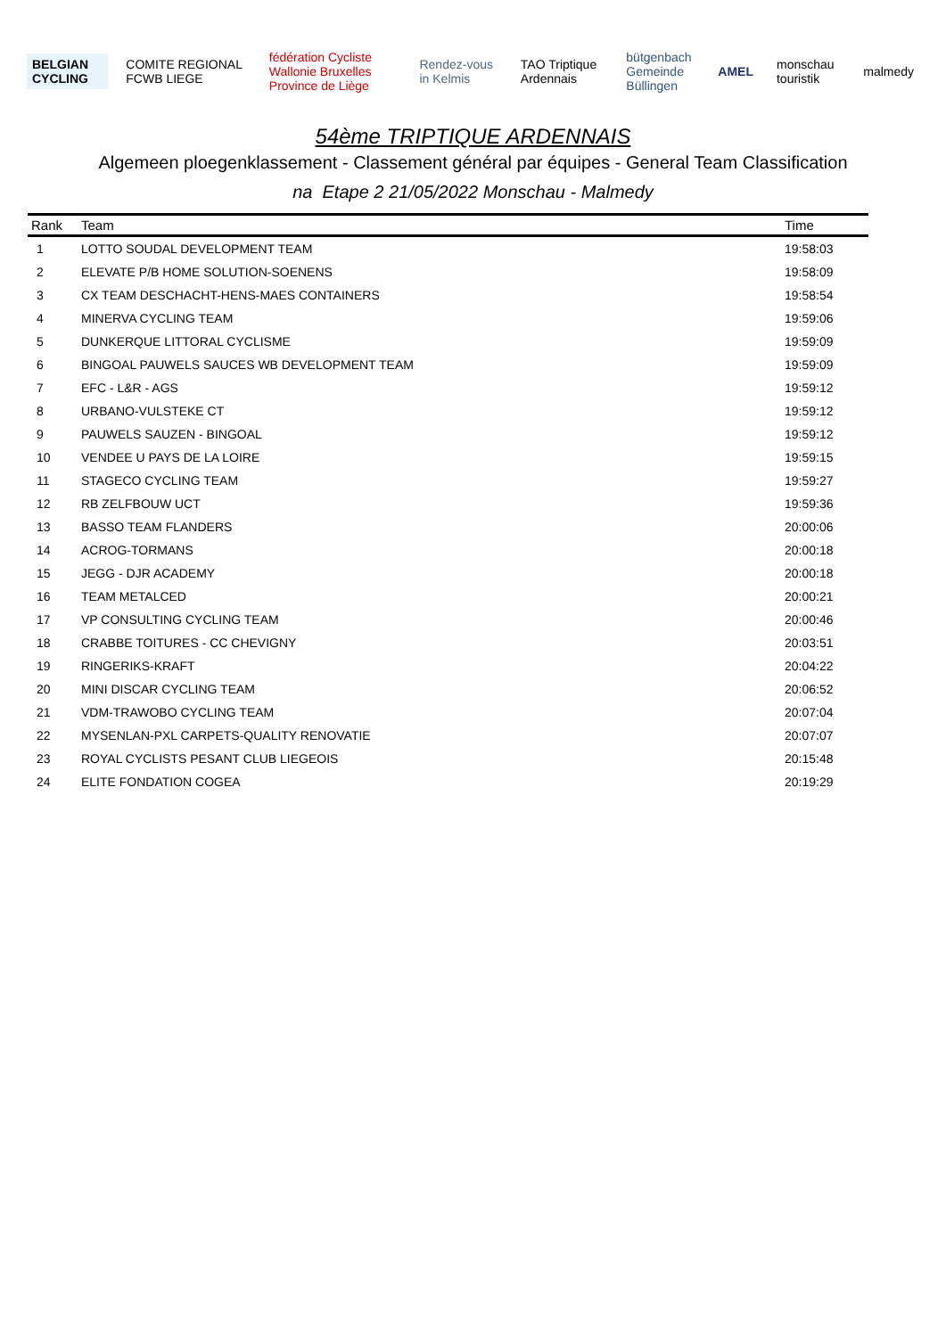BELGIAN CYCLING COMITE REGIONAL FCWB LIEGE
fédération Cycliste Wallonie Bruxelles
Province de Liège
Rendez-vous in Kelmis TAO Triptique Ardennais
bütgenbach
Gemeinde Büllingen
AMEL monschau touristik malmedy
54ème TRIPTIQUE ARDENNAIS
Algemeen ploegenklassement - Classement général par équipes - General Team Classification
na Etape 2 21/05/2022 Monschau - Malmedy
| Rank | Team | Time |
| --- | --- | --- |
| 1 | LOTTO SOUDAL DEVELOPMENT TEAM | 19:58:03 |
| 2 | ELEVATE P/B HOME SOLUTION-SOENENS | 19:58:09 |
| 3 | CX TEAM DESCHACHT-HENS-MAES CONTAINERS | 19:58:54 |
| 4 | MINERVA CYCLING TEAM | 19:59:06 |
| 5 | DUNKERQUE LITTORAL CYCLISME | 19:59:09 |
| 6 | BINGOAL PAUWELS SAUCES WB DEVELOPMENT TEAM | 19:59:09 |
| 7 | EFC - L&R - AGS | 19:59:12 |
| 8 | URBANO-VULSTEKE CT | 19:59:12 |
| 9 | PAUWELS SAUZEN - BINGOAL | 19:59:12 |
| 10 | VENDEE U PAYS DE LA LOIRE | 19:59:15 |
| 11 | STAGECO CYCLING TEAM | 19:59:27 |
| 12 | RB ZELFBOUW UCT | 19:59:36 |
| 13 | BASSO TEAM FLANDERS | 20:00:06 |
| 14 | ACROG-TORMANS | 20:00:18 |
| 15 | JEGG - DJR ACADEMY | 20:00:18 |
| 16 | TEAM METALCED | 20:00:21 |
| 17 | VP CONSULTING CYCLING TEAM | 20:00:46 |
| 18 | CRABBE TOITURES - CC CHEVIGNY | 20:03:51 |
| 19 | RINGERIKS-KRAFT | 20:04:22 |
| 20 | MINI DISCAR CYCLING TEAM | 20:06:52 |
| 21 | VDM-TRAWOBO CYCLING TEAM | 20:07:04 |
| 22 | MYSENLAN-PXL CARPETS-QUALITY RENOVATIE | 20:07:07 |
| 23 | ROYAL CYCLISTS PESANT CLUB LIEGEOIS | 20:15:48 |
| 24 | ELITE FONDATION COGEA | 20:19:29 |